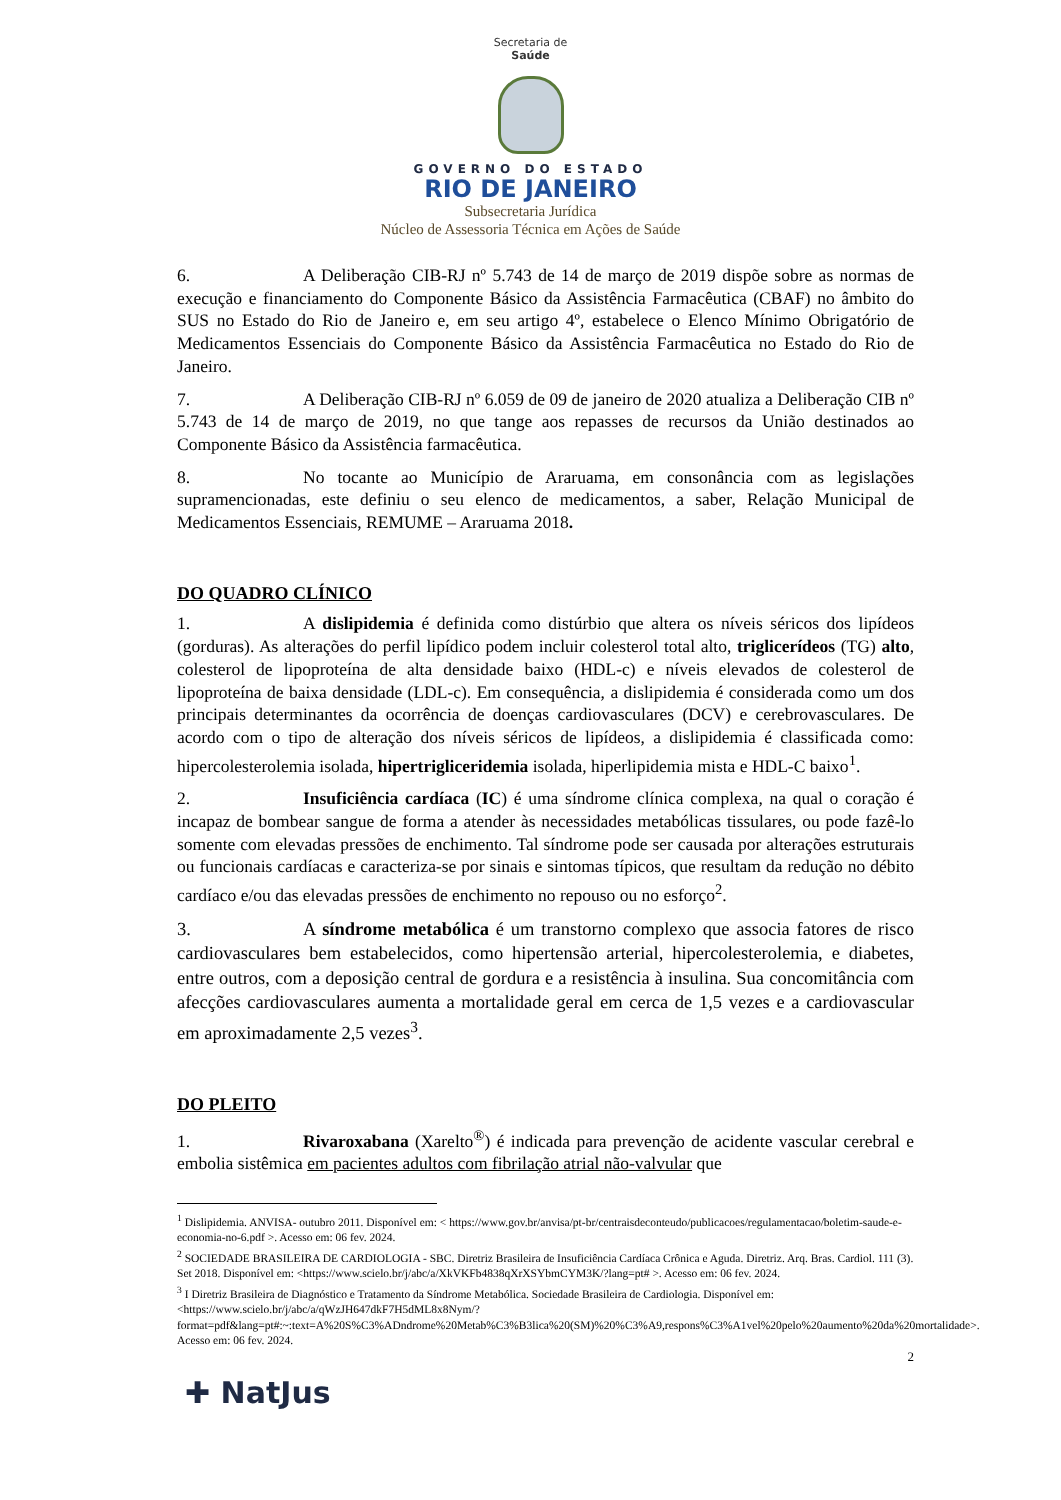Secretaria de
Saúde
GOVERNO DO ESTADO
RIO DE JANEIRO
Subsecretaria Jurídica
Núcleo de Assessoria Técnica em Ações de Saúde
6. A Deliberação CIB-RJ nº 5.743 de 14 de março de 2019 dispõe sobre as normas de execução e financiamento do Componente Básico da Assistência Farmacêutica (CBAF) no âmbito do SUS no Estado do Rio de Janeiro e, em seu artigo 4º, estabelece o Elenco Mínimo Obrigatório de Medicamentos Essenciais do Componente Básico da Assistência Farmacêutica no Estado do Rio de Janeiro.
7. A Deliberação CIB-RJ nº 6.059 de 09 de janeiro de 2020 atualiza a Deliberação CIB nº 5.743 de 14 de março de 2019, no que tange aos repasses de recursos da União destinados ao Componente Básico da Assistência farmacêutica.
8. No tocante ao Município de Araruama, em consonância com as legislações supramencionadas, este definiu o seu elenco de medicamentos, a saber, Relação Municipal de Medicamentos Essenciais, REMUME – Araruama 2018.
DO QUADRO CLÍNICO
1. A dislipidemia é definida como distúrbio que altera os níveis séricos dos lipídeos (gorduras). As alterações do perfil lipídico podem incluir colesterol total alto, triglicerídeos (TG) alto, colesterol de lipoproteína de alta densidade baixo (HDL-c) e níveis elevados de colesterol de lipoproteína de baixa densidade (LDL-c). Em consequência, a dislipidemia é considerada como um dos principais determinantes da ocorrência de doenças cardiovasculares (DCV) e cerebrovasculares. De acordo com o tipo de alteração dos níveis séricos de lipídeos, a dislipidemia é classificada como: hipercolesterolemia isolada, hipertrigliceridemia isolada, hiperlipidemia mista e HDL-C baixo<sup>1</sup>.
2. Insuficiência cardíaca (IC) é uma síndrome clínica complexa, na qual o coração é incapaz de bombear sangue de forma a atender às necessidades metabólicas tissulares, ou pode fazê-lo somente com elevadas pressões de enchimento. Tal síndrome pode ser causada por alterações estruturais ou funcionais cardíacas e caracteriza-se por sinais e sintomas típicos, que resultam da redução no débito cardíaco e/ou das elevadas pressões de enchimento no repouso ou no esforço<sup>2</sup>.
3. A síndrome metabólica é um transtorno complexo que associa fatores de risco cardiovasculares bem estabelecidos, como hipertensão arterial, hipercolesterolemia, e diabetes, entre outros, com a deposição central de gordura e a resistência à insulina. Sua concomitância com afecções cardiovasculares aumenta a mortalidade geral em cerca de 1,5 vezes e a cardiovascular em aproximadamente 2,5 vezes<sup>3</sup>.
DO PLEITO
1. Rivaroxabana (Xarelto<sup>®</sup>) é indicada para prevenção de acidente vascular cerebral e embolia sistêmica em pacientes adultos com fibrilação atrial não-valvular que
<sup>1</sup> Dislipidemia. ANVISA- outubro 2011. Disponível em: < https://www.gov.br/anvisa/pt-br/centraisdeconteudo/publicacoes/regulamentacao/boletim-saude-e-economia-no-6.pdf >. Acesso em: 06 fev. 2024.
<sup>2</sup> SOCIEDADE BRASILEIRA DE CARDIOLOGIA - SBC. Diretriz Brasileira de Insuficiência Cardíaca Crônica e Aguda. Diretriz. Arq. Bras. Cardiol. 111 (3). Set 2018. Disponível em: <https://www.scielo.br/j/abc/a/XkVKFb4838qXrXSYbmCYM3K/?lang=pt# >. Acesso em: 06 fev. 2024.
<sup>3</sup> I Diretriz Brasileira de Diagnóstico e Tratamento da Síndrome Metabólica. Sociedade Brasileira de Cardiologia. Disponível em:<https://www.scielo.br/j/abc/a/qWzJH647dkF7H5dML8x8Nym/?format=pdf&lang=pt#:~:text=A%20S%C3%ADndrome%20Metab%C3%B3lica%20(SM)%20%C3%A9,respons%C3%A1vel%20pelo%20aumento%20da%20mortalidade>. Acesso em: 06 fev. 2024.
2
✚ NatJus